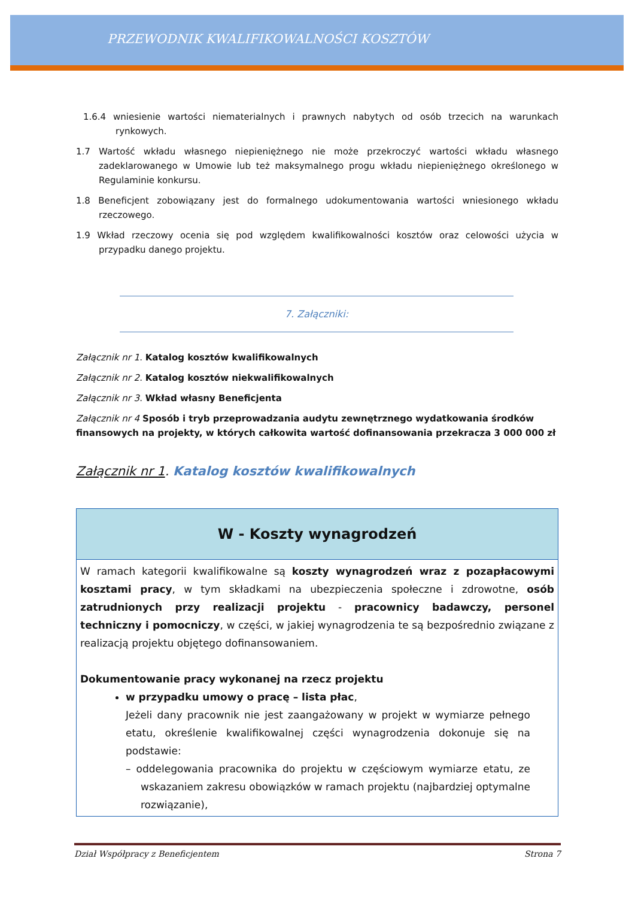PRZEWODNIK KWALIFIKOWALNOŚCI KOSZTÓW
1.6.4 wniesienie wartości niematerialnych i prawnych nabytych od osób trzecich na warunkach rynkowych.
1.7 Wartość wkładu własnego niepieniężnego nie może przekroczyć wartości wkładu własnego zadeklarowanego w Umowie lub też maksymalnego progu wkładu niepieniężnego określonego w Regulaminie konkursu.
1.8 Beneficjent zobowiązany jest do formalnego udokumentowania wartości wniesionego wkładu rzeczowego.
1.9 Wkład rzeczowy ocenia się pod względem kwalifikowalności kosztów oraz celowości użycia w przypadku danego projektu.
7. Załączniki:
Załącznik nr 1. Katalog kosztów kwalifikowalnych
Załącznik nr 2. Katalog kosztów niekwalifikowalnych
Załącznik nr 3. Wkład własny Beneficjenta
Załącznik nr 4 Sposób i tryb przeprowadzania audytu zewnętrznego wydatkowania środków finansowych na projekty, w których całkowita wartość dofinansowania przekracza 3 000 000 zł
Załącznik nr 1. Katalog kosztów kwalifikowalnych
| W - Koszty wynagrodzeń |
| --- |
| W ramach kategorii kwalifikowalne są koszty wynagrodzeń wraz z pozapłacowymi kosztami pracy , w tym składkami na ubezpieczenia społeczne i zdrowotne, osób zatrudnionych przy realizacji projektu - pracownicy badawczy, personel techniczny i pomocniczy , w części, w jakiej wynagrodzenia te są bezpośrednio związane z realizacją projektu objętego dofinansowaniem. Dokumentowanie pracy wykonanej na rzecz projektu w przypadku umowy o pracę – lista płac , Jeżeli dany pracownik nie jest zaangażowany w projekt w wymiarze pełnego etatu, określenie kwalifikowalnej części wynagrodzenia dokonuje się na podstawie: – oddelegowania pracownika do projektu w częściowym wymiarze etatu, ze wskazaniem zakresu obowiązków w ramach projektu (najbardziej optymalne rozwiązanie), |
Dział Współpracy z Beneficjentem Strona 7